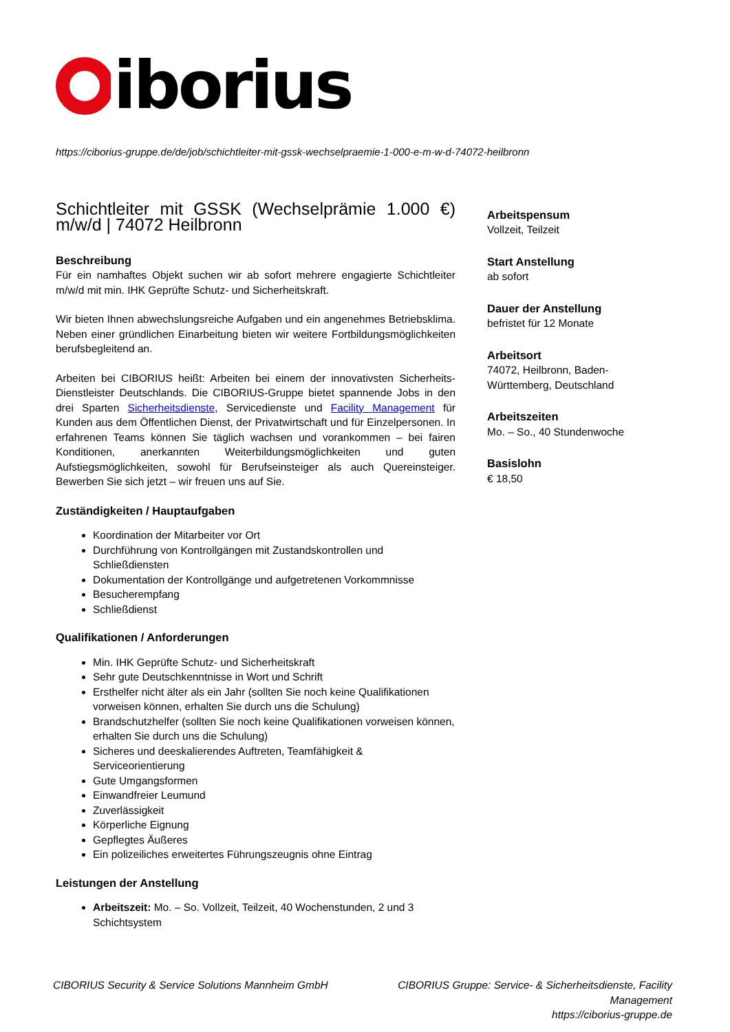iborius
https://ciborius-gruppe.de/de/job/schichtleiter-mit-gssk-wechselpraemie-1-000-e-m-w-d-74072-heilbronn
Schichtleiter mit GSSK (Wechselprämie 1.000 €) m/w/d | 74072 Heilbronn
Beschreibung
Für ein namhaftes Objekt suchen wir ab sofort mehrere engagierte Schichtleiter m/w/d mit min. IHK Geprüfte Schutz- und Sicherheitskraft.
Wir bieten Ihnen abwechslungsreiche Aufgaben und ein angenehmes Betriebsklima. Neben einer gründlichen Einarbeitung bieten wir weitere Fortbildungsmöglichkeiten berufsbegleitend an.
Arbeiten bei CIBORIUS heißt: Arbeiten bei einem der innovativsten Sicherheits-Dienstleister Deutschlands. Die CIBORIUS-Gruppe bietet spannende Jobs in den drei Sparten Sicherheitsdienste, Servicedienste und Facility Management für Kunden aus dem Öffentlichen Dienst, der Privatwirtschaft und für Einzelpersonen. In erfahrenen Teams können Sie täglich wachsen und vorankommen – bei fairen Konditionen, anerkannten Weiterbildungsmöglichkeiten und guten Aufstiegsmöglichkeiten, sowohl für Berufseinsteiger als auch Quereinsteiger. Bewerben Sie sich jetzt – wir freuen uns auf Sie.
Zuständigkeiten / Hauptaufgaben
Koordination der Mitarbeiter vor Ort
Durchführung von Kontrollgängen mit Zustandskontrollen und Schließdiensten
Dokumentation der Kontrollgänge und aufgetretenen Vorkommnisse
Besucherempfang
Schließdienst
Qualifikationen / Anforderungen
Min. IHK Geprüfte Schutz- und Sicherheitskraft
Sehr gute Deutschkenntnisse in Wort und Schrift
Ersthelfer nicht älter als ein Jahr (sollten Sie noch keine Qualifikationen vorweisen können, erhalten Sie durch uns die Schulung)
Brandschutzhelfer (sollten Sie noch keine Qualifikationen vorweisen können, erhalten Sie durch uns die Schulung)
Sicheres und deeskalierendes Auftreten, Teamfähigkeit & Serviceorientierung
Gute Umgangsformen
Einwandfreier Leumund
Zuverlässigkeit
Körperliche Eignung
Gepflegtes Äußeres
Ein polizeiliches erweitertes Führungszeugnis ohne Eintrag
Leistungen der Anstellung
Arbeitszeit: Mo. – So. Vollzeit, Teilzeit, 40 Wochenstunden, 2 und 3 Schichtsystem
Arbeitspensum
Vollzeit, Teilzeit
Start Anstellung
ab sofort
Dauer der Anstellung
befristet für 12 Monate
Arbeitsort
74072, Heilbronn, Baden-Württemberg, Deutschland
Arbeitszeiten
Mo. – So., 40 Stundenwoche
Basislohn
€ 18,50
CIBORIUS Security & Service Solutions Mannheim GmbH
CIBORIUS Gruppe: Service- & Sicherheitsdienste, Facility Management
https://ciborius-gruppe.de